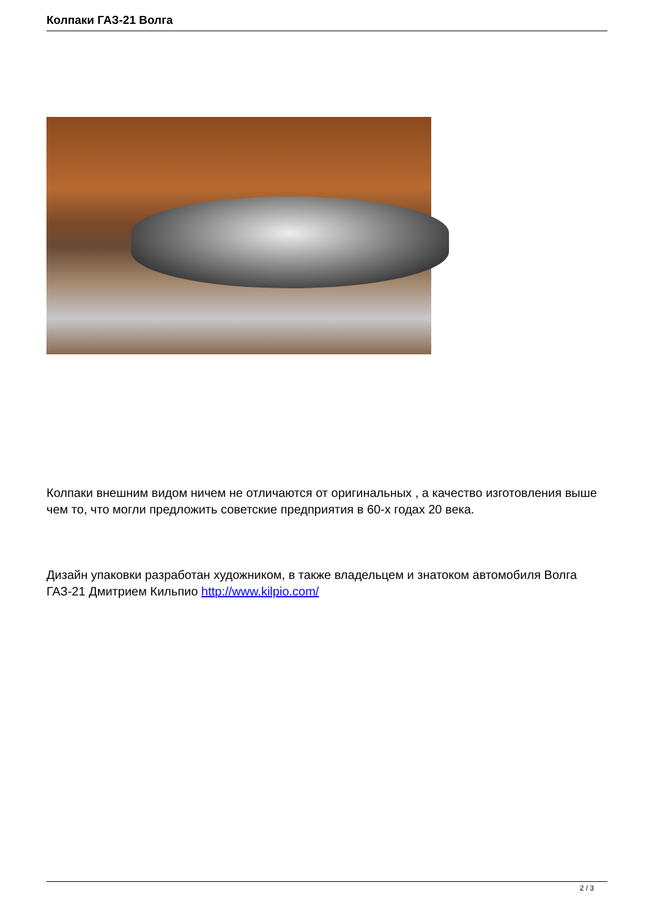Колпаки ГАЗ-21 Волга
Колпаки внешним видом ничем не отличаются от оригинальных , а качество изготовления выше чем то, что могли предложить советские предприятия в 60-х годах 20 века.
Дизайн упаковки разработан художником, в также владельцем и знатоком автомобиля Волга ГАЗ-21 Дмитрием Кильпио http://www.kilpio.com/
2 / 3